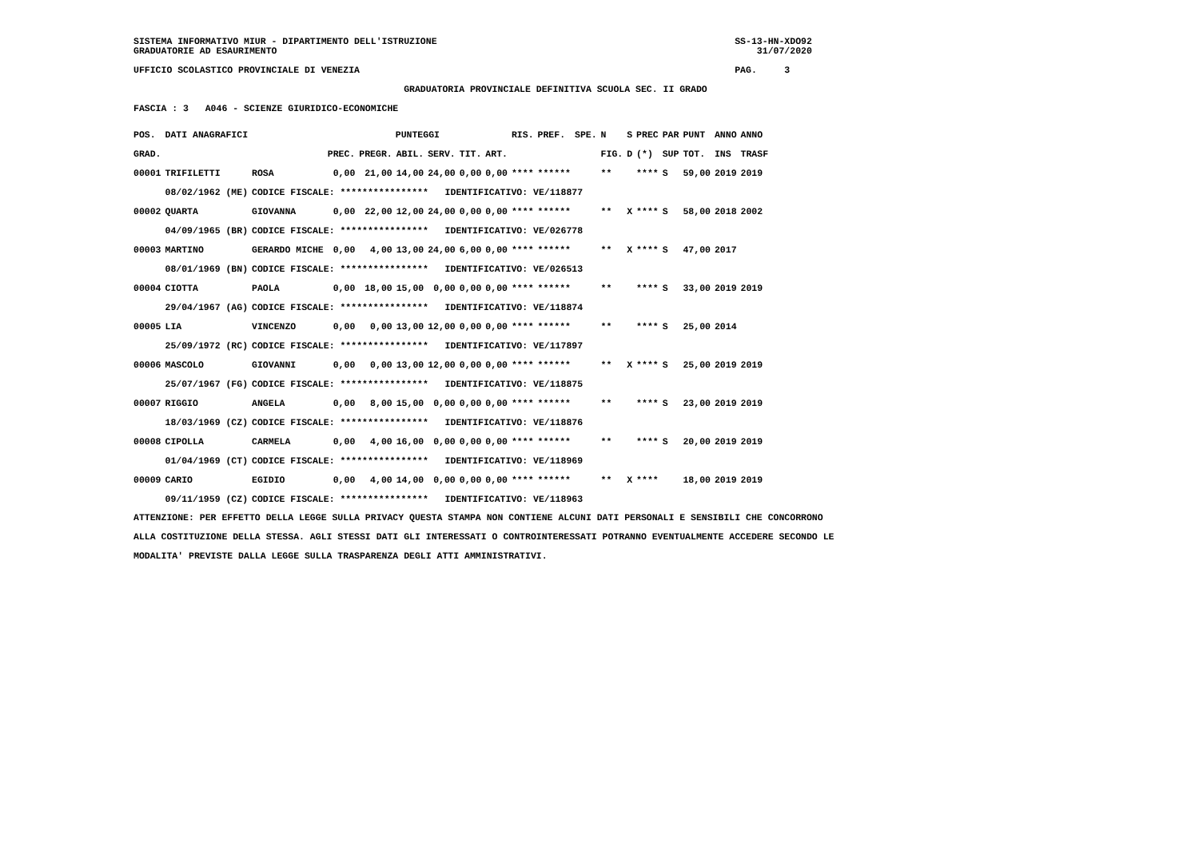SISTEMA INFORMATIVO MIUR - DIPARTIMENTO DELL'ISTRUZIONE                                                      SS-13-HN-XDO92
GRADUATORIE AD ESAURIMENTO                                                                                       31/07/2020

UFFICIO SCOLASTICO PROVINCIALE DI VENEZIA                                                                    PAG.     3

                                                 GRADUATORIA PROVINCIALE DEFINITIVA SCUOLA SEC. II GRADO

FASCIA : 3   A046 - SCIENZE GIURIDICO-ECONOMICHE
| POS. | DATI ANAGRAFICI | | PUNTEGGI | | | | | | RIS. | PREF. | SPE. | N | S | PREC | PAR | PUNT | ANNO | ANNO |
| --- | --- | --- | --- | --- | --- | --- | --- | --- | --- | --- | --- | --- | --- | --- | --- | --- | --- | --- |
| GRAD. | | | PREC. | PREGR. | ABIL. | SERV. | TIT. | ART. | | | | FIG. | D | (*) | SUP | TOT. | INS | TRASF |
| 00001 | TRIFILETTI | ROSA | 0,00 | 21,00 | 14,00 | 24,00 | 0,00 | 0,00 | **** | ****** | | ** | | **** | S | 59,00 | 2019 | 2019 |
| | 08/02/1962 (ME) | CODICE FISCALE: **************** IDENTIFICATIVO: VE/118877 | | | | | | | | | | | | | | | | |
| 00002 | QUARTA | GIOVANNA | 0,00 | 22,00 | 12,00 | 24,00 | 0,00 | 0,00 | **** | ****** | | ** | X | **** | S | 58,00 | 2018 | 2002 |
| | 04/09/1965 (BR) | CODICE FISCALE: **************** IDENTIFICATIVO: VE/026778 | | | | | | | | | | | | | | | | |
| 00003 | MARTINO | GERARDO MICHE | 0,00 | 4,00 | 13,00 | 24,00 | 6,00 | 0,00 | **** | ****** | | ** | X | **** | S | 47,00 | 2017 | |
| | 08/01/1969 (BN) | CODICE FISCALE: **************** IDENTIFICATIVO: VE/026513 | | | | | | | | | | | | | | | | |
| 00004 | CIOTTA | PAOLA | 0,00 | 18,00 | 15,00 | 0,00 | 0,00 | 0,00 | **** | ****** | | ** | | **** | S | 33,00 | 2019 | 2019 |
| | 29/04/1967 (AG) | CODICE FISCALE: **************** IDENTIFICATIVO: VE/118874 | | | | | | | | | | | | | | | | |
| 00005 | LIA | VINCENZO | 0,00 | 0,00 | 13,00 | 12,00 | 0,00 | 0,00 | **** | ****** | | ** | | **** | S | 25,00 | 2014 | |
| | 25/09/1972 (RC) | CODICE FISCALE: **************** IDENTIFICATIVO: VE/117897 | | | | | | | | | | | | | | | | |
| 00006 | MASCOLO | GIOVANNI | 0,00 | 0,00 | 13,00 | 12,00 | 0,00 | 0,00 | **** | ****** | | ** | X | **** | S | 25,00 | 2019 | 2019 |
| | 25/07/1967 (FG) | CODICE FISCALE: **************** IDENTIFICATIVO: VE/118875 | | | | | | | | | | | | | | | | |
| 00007 | RIGGIO | ANGELA | 0,00 | 8,00 | 15,00 | 0,00 | 0,00 | 0,00 | **** | ****** | | ** | | **** | S | 23,00 | 2019 | 2019 |
| | 18/03/1969 (CZ) | CODICE FISCALE: **************** IDENTIFICATIVO: VE/118876 | | | | | | | | | | | | | | | | |
| 00008 | CIPOLLA | CARMELA | 0,00 | 4,00 | 16,00 | 0,00 | 0,00 | 0,00 | **** | ****** | | ** | | **** | S | 20,00 | 2019 | 2019 |
| | 01/04/1969 (CT) | CODICE FISCALE: **************** IDENTIFICATIVO: VE/118969 | | | | | | | | | | | | | | | | |
| 00009 | CARIO | EGIDIO | 0,00 | 4,00 | 14,00 | 0,00 | 0,00 | 0,00 | **** | ****** | | ** | X | **** | | 18,00 | 2019 | 2019 |
| | 09/11/1959 (CZ) | CODICE FISCALE: **************** IDENTIFICATIVO: VE/118963 | | | | | | | | | | | | | | | | |
ATTENZIONE: PER EFFETTO DELLA LEGGE SULLA PRIVACY QUESTA STAMPA NON CONTIENE ALCUNI DATI PERSONALI E SENSIBILI CHE CONCORRONO
ALLA COSTITUZIONE DELLA STESSA. AGLI STESSI DATI GLI INTERESSATI O CONTROINTERESSATI POTRANNO EVENTUALMENTE ACCEDERE SECONDO LE
MODALITA' PREVISTE DALLA LEGGE SULLA TRASPARENZA DEGLI ATTI AMMINISTRATIVI.